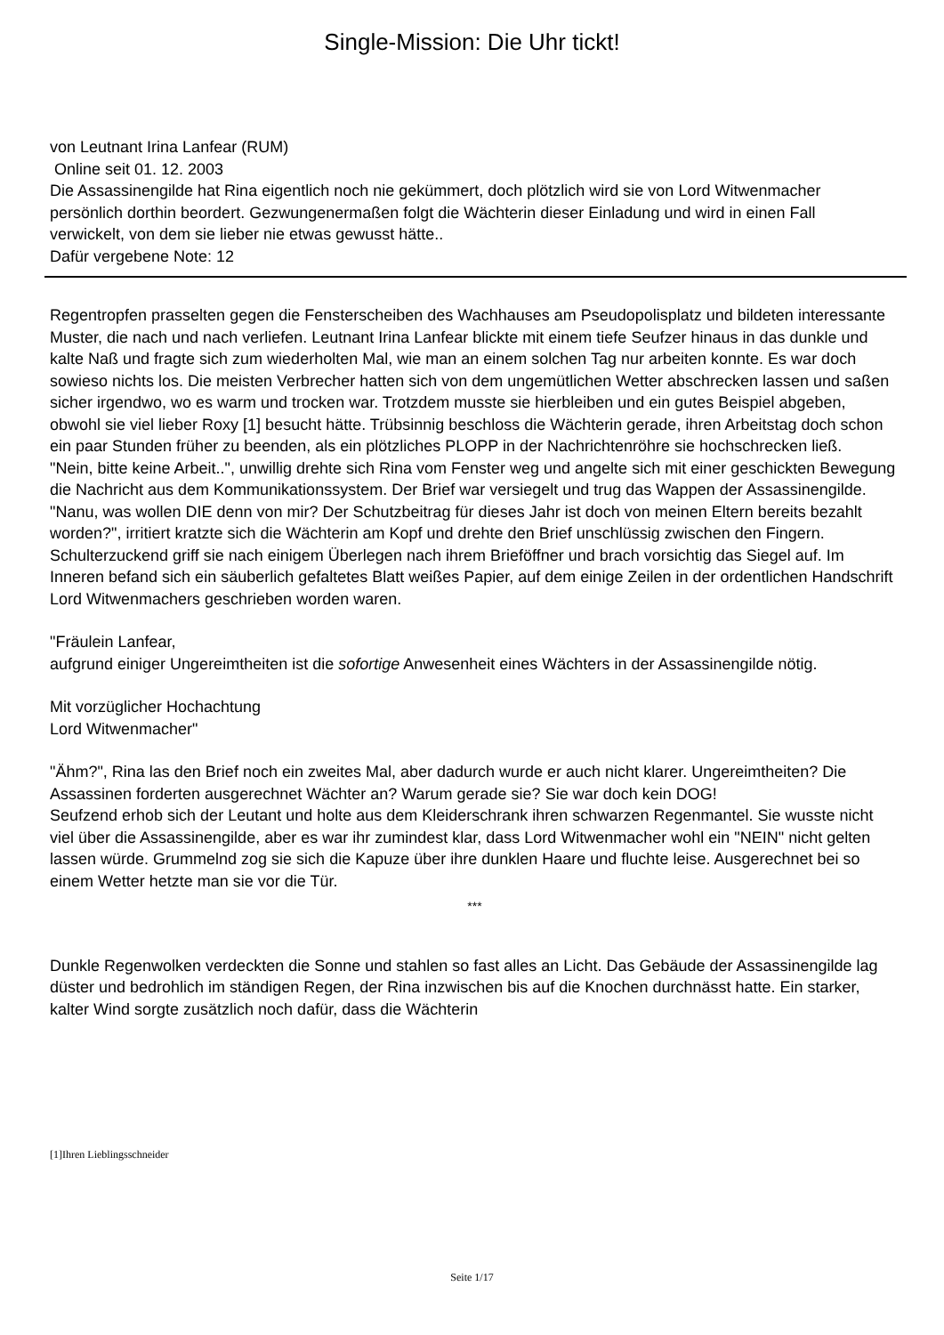Single-Mission: Die Uhr tickt!
von Leutnant Irina Lanfear (RUM)
Online seit 01. 12. 2003
Die Assassinengilde hat Rina eigentlich noch nie gekümmert, doch plötzlich wird sie von Lord Witwenmacher persönlich dorthin beordert. Gezwungenermaßen folgt die Wächterin dieser Einladung und wird in einen Fall verwickelt, von dem sie lieber nie etwas gewusst hätte..
Dafür vergebene Note: 12
Regentropfen prasselten gegen die Fensterscheiben des Wachhauses am Pseudopolisplatz und bildeten interessante Muster, die nach und nach verliefen. Leutnant Irina Lanfear blickte mit einem tiefe Seufzer hinaus in das dunkle und kalte Naß und fragte sich zum wiederholten Mal, wie man an einem solchen Tag nur arbeiten konnte. Es war doch sowieso nichts los. Die meisten Verbrecher hatten sich von dem ungemütlichen Wetter abschrecken lassen und saßen sicher irgendwo, wo es warm und trocken war. Trotzdem musste sie hierbleiben und ein gutes Beispiel abgeben, obwohl sie viel lieber Roxy [1] besucht hätte. Trübsinnig beschloss die Wächterin gerade, ihren Arbeitstag doch schon ein paar Stunden früher zu beenden, als ein plötzliches PLOPP in der Nachrichtenröhre sie hochschrecken ließ.
"Nein, bitte keine Arbeit..", unwillig drehte sich Rina vom Fenster weg und angelte sich mit einer geschickten Bewegung die Nachricht aus dem Kommunikationssystem. Der Brief war versiegelt und trug das Wappen der Assassinengilde.
"Nanu, was wollen DIE denn von mir? Der Schutzbeitrag für dieses Jahr ist doch von meinen Eltern bereits bezahlt worden?", irritiert kratzte sich die Wächterin am Kopf und drehte den Brief unschlüssig zwischen den Fingern.
Schulterzuckend griff sie nach einigem Überlegen nach ihrem Brieföffner und brach vorsichtig das Siegel auf. Im Inneren befand sich ein säuberlich gefaltetes Blatt weißes Papier, auf dem einige Zeilen in der ordentlichen Handschrift Lord Witwenmachers geschrieben worden waren.
"Fräulein Lanfear,
aufgrund einiger Ungereimtheiten ist die sofortige Anwesenheit eines Wächters in der Assassinengilde nötig.
Mit vorzüglicher Hochachtung
Lord Witwenmacher"
"Ähm?", Rina las den Brief noch ein zweites Mal, aber dadurch wurde er auch nicht klarer. Ungereimtheiten? Die Assassinen forderten ausgerechnet Wächter an? Warum gerade sie? Sie war doch kein DOG!
Seufzend erhob sich der Leutant und holte aus dem Kleiderschrank ihren schwarzen Regenmantel. Sie wusste nicht viel über die Assassinengilde, aber es war ihr zumindest klar, dass Lord Witwenmacher wohl ein "NEIN" nicht gelten lassen würde. Grummelnd zog sie sich die Kapuze über ihre dunklen Haare und fluchte leise. Ausgerechnet bei so einem Wetter hetzte man sie vor die Tür.
***
Dunkle Regenwolken verdeckten die Sonne und stahlen so fast alles an Licht. Das Gebäude der Assassinengilde lag düster und bedrohlich im ständigen Regen, der Rina inzwischen bis auf die Knochen durchnässt hatte. Ein starker, kalter Wind sorgte zusätzlich noch dafür, dass die Wächterin
[1]Ihren Lieblingsschneider
Seite 1/17